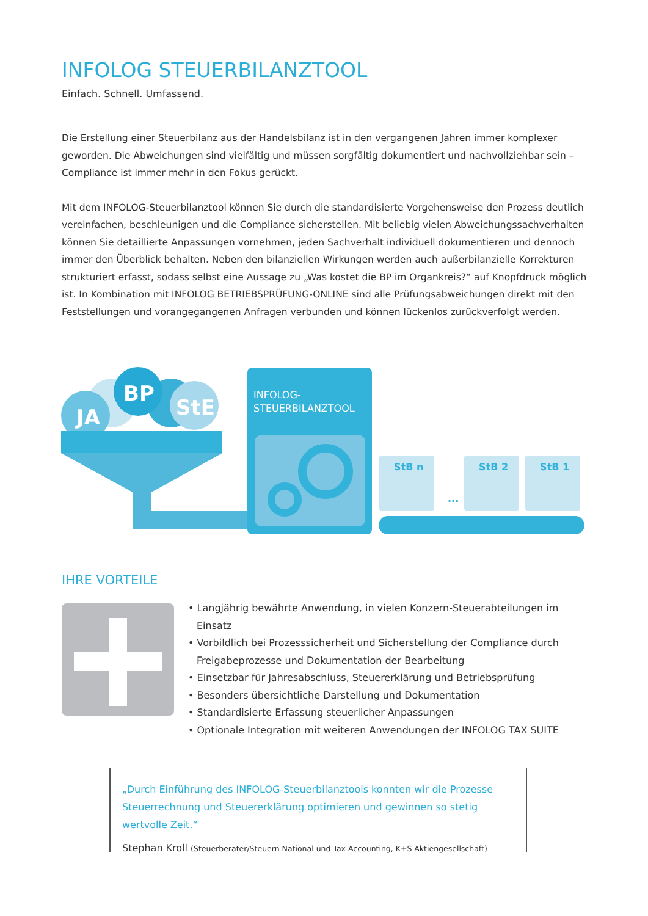INFOLOG STEUERBILANZTOOL
Einfach. Schnell. Umfassend.
Die Erstellung einer Steuerbilanz aus der Handelsbilanz ist in den vergangenen Jahren immer komplexer geworden. Die Abweichungen sind vielfältig und müssen sorgfältig dokumentiert und nachvollziehbar sein – Compliance ist immer mehr in den Fokus gerückt.
Mit dem INFOLOG-Steuerbilanztool können Sie durch die standardisierte Vorgehensweise den Prozess deutlich vereinfachen, beschleunigen und die Compliance sicherstellen. Mit beliebig vielen Abweichungssachverhalten können Sie detaillierte Anpassungen vornehmen, jeden Sachverhalt individuell dokumentieren und dennoch immer den Überblick behalten. Neben den bilanziellen Wirkungen werden auch außerbilanzielle Korrekturen strukturiert erfasst, sodass selbst eine Aussage zu „Was kostet die BP im Organkreis?“ auf Knopfdruck möglich ist. In Kombination mit INFOLOG BETRIEBSPRÜFUNG-ONLINE sind alle Prüfungsabweichungen direkt mit den Feststellungen und vorangegangenen Anfragen verbunden und können lückenlos zurückverfolgt werden.
JA
BP
StE
INFOLOG-
STEUERBILANZTOOL
StB n
StB 2
StB 1
...
IHRE VORTEILE
• Langjährig bewährte Anwendung, in vielen Konzern-Steuerabteilungen im Einsatz
• Vorbildlich bei Prozesssicherheit und Sicherstellung der Compliance durch Freigabeprozesse und Dokumentation der Bearbeitung
• Einsetzbar für Jahresabschluss, Steuererklärung und Betriebsprüfung
• Besonders übersichtliche Darstellung und Dokumentation
• Standardisierte Erfassung steuerlicher Anpassungen
• Optionale Integration mit weiteren Anwendungen der INFOLOG TAX SUITE
„Durch Einführung des INFOLOG-Steuerbilanztools konnten wir die Prozesse Steuerrechnung und Steuererklärung optimieren und gewinnen so stetig wertvolle Zeit.“
Stephan Kroll (Steuerberater/Steuern National und Tax Accounting, K+S Aktiengesellschaft)